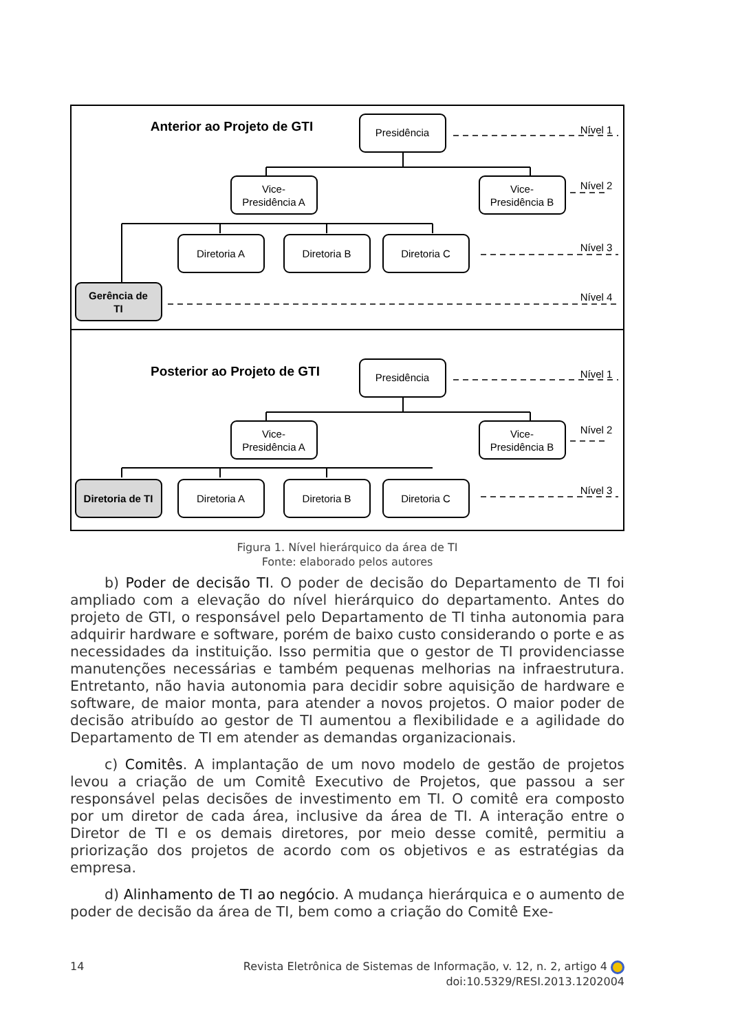Anterior ao Projeto de GTI
Presidência
Vice-
Presidência A
Vice-
Presidência B
Diretoria A
Diretoria B
Diretoria C
Gerência de
TI
Nível 1
Nível 2
Nível 3
Nível 4
Posterior ao Projeto de GTI
Presidência
Vice-
Presidência A
Vice-
Presidência B
Diretoria de TI
Diretoria A
Diretoria B
Diretoria C
Nível 1
Nível 2
Nível 3
Figura 1. Nível hierárquico da área de TI
Fonte: elaborado pelos autores
b) Poder de decisão TI. O poder de decisão do Departamento de TI foi ampliado com a elevação do nível hierárquico do departamento. Antes do projeto de GTI, o responsável pelo Departamento de TI tinha autonomia para adquirir hardware e software, porém de baixo custo considerando o porte e as necessidades da instituição. Isso permitia que o gestor de TI providenciasse manutenções necessárias e também pequenas melhorias na infraestrutura. Entretanto, não havia autonomia para decidir sobre aquisição de hardware e software, de maior monta, para atender a novos projetos. O maior poder de decisão atribuído ao gestor de TI aumentou a flexibilidade e a agilidade do Departamento de TI em atender as demandas organizacionais.
c) Comitês. A implantação de um novo modelo de gestão de projetos levou a criação de um Comitê Executivo de Projetos, que passou a ser responsável pelas decisões de investimento em TI. O comitê era composto por um diretor de cada área, inclusive da área de TI. A interação entre o Diretor de TI e os demais diretores, por meio desse comitê, permitiu a priorização dos projetos de acordo com os objetivos e as estratégias da empresa.
d) Alinhamento de TI ao negócio. A mudança hierárquica e o aumento de poder de decisão da área de TI, bem como a criação do Comitê Exe-
14 Revista Eletrônica de Sistemas de Informação, v. 12, n. 2, artigo 4
doi:10.5329/RESI.2013.1202004